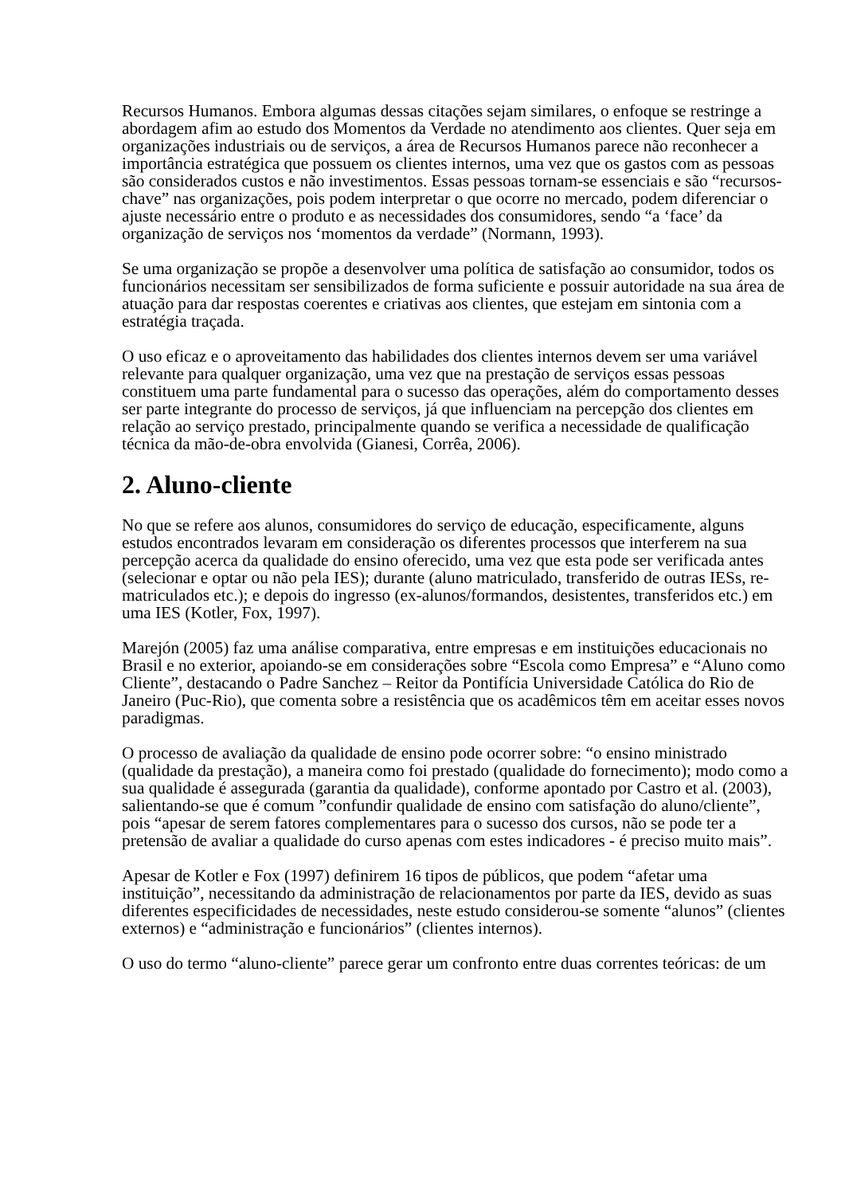Recursos Humanos. Embora algumas dessas citações sejam similares, o enfoque se restringe a abordagem afim ao estudo dos Momentos da Verdade no atendimento aos clientes. Quer seja em organizações industriais ou de serviços, a área de Recursos Humanos parece não reconhecer a importância estratégica que possuem os clientes internos, uma vez que os gastos com as pessoas são considerados custos e não investimentos. Essas pessoas tornam-se essenciais e são “recursos-chave” nas organizações, pois podem interpretar o que ocorre no mercado, podem diferenciar o ajuste necessário entre o produto e as necessidades dos consumidores, sendo “a ‘face’ da organização de serviços nos ‘momentos da verdade” (Normann, 1993).
Se uma organização se propõe a desenvolver uma política de satisfação ao consumidor, todos os funcionários necessitam ser sensibilizados de forma suficiente e possuir autoridade na sua área de atuação para dar respostas coerentes e criativas aos clientes, que estejam em sintonia com a estratégia traçada.
O uso eficaz e o aproveitamento das habilidades dos clientes internos devem ser uma variável relevante para qualquer organização, uma vez que na prestação de serviços essas pessoas constituem uma parte fundamental para o sucesso das operações, além do comportamento desses ser parte integrante do processo de serviços, já que influenciam na percepção dos clientes em relação ao serviço prestado, principalmente quando se verifica a necessidade de qualificação técnica da mão-de-obra envolvida (Gianesi, Corrêa, 2006).
2. Aluno-cliente
No que se refere aos alunos, consumidores do serviço de educação, especificamente, alguns estudos encontrados levaram em consideração os diferentes processos que interferem na sua percepção acerca da qualidade do ensino oferecido, uma vez que esta pode ser verificada antes (selecionar e optar ou não pela IES); durante (aluno matriculado, transferido de outras IESs, re-matriculados etc.); e depois do ingresso (ex-alunos/formandos, desistentes, transferidos etc.) em uma IES (Kotler, Fox, 1997).
Marejón (2005) faz uma análise comparativa, entre empresas e em instituições educacionais no Brasil e no exterior, apoiando-se em considerações sobre “Escola como Empresa” e “Aluno como Cliente”, destacando o Padre Sanchez – Reitor da Pontifícia Universidade Católica do Rio de Janeiro (Puc-Rio), que comenta sobre a resistência que os acadêmicos têm em aceitar esses novos paradigmas.
O processo de avaliação da qualidade de ensino pode ocorrer sobre: “o ensino ministrado (qualidade da prestação), a maneira como foi prestado (qualidade do fornecimento); modo como a sua qualidade é assegurada (garantia da qualidade), conforme apontado por Castro et al. (2003), salientando-se que é comum ”confundir qualidade de ensino com satisfação do aluno/cliente”, pois “apesar de serem fatores complementares para o sucesso dos cursos, não se pode ter a pretensão de avaliar a qualidade do curso apenas com estes indicadores - é preciso muito mais”.
Apesar de Kotler e Fox (1997) definirem 16 tipos de públicos, que podem “afetar uma instituição”, necessitando da administração de relacionamentos por parte da IES, devido as suas diferentes especificidades de necessidades, neste estudo considerou-se somente “alunos” (clientes externos) e “administração e funcionários” (clientes internos).
O uso do termo “aluno-cliente” parece gerar um confronto entre duas correntes teóricas: de um